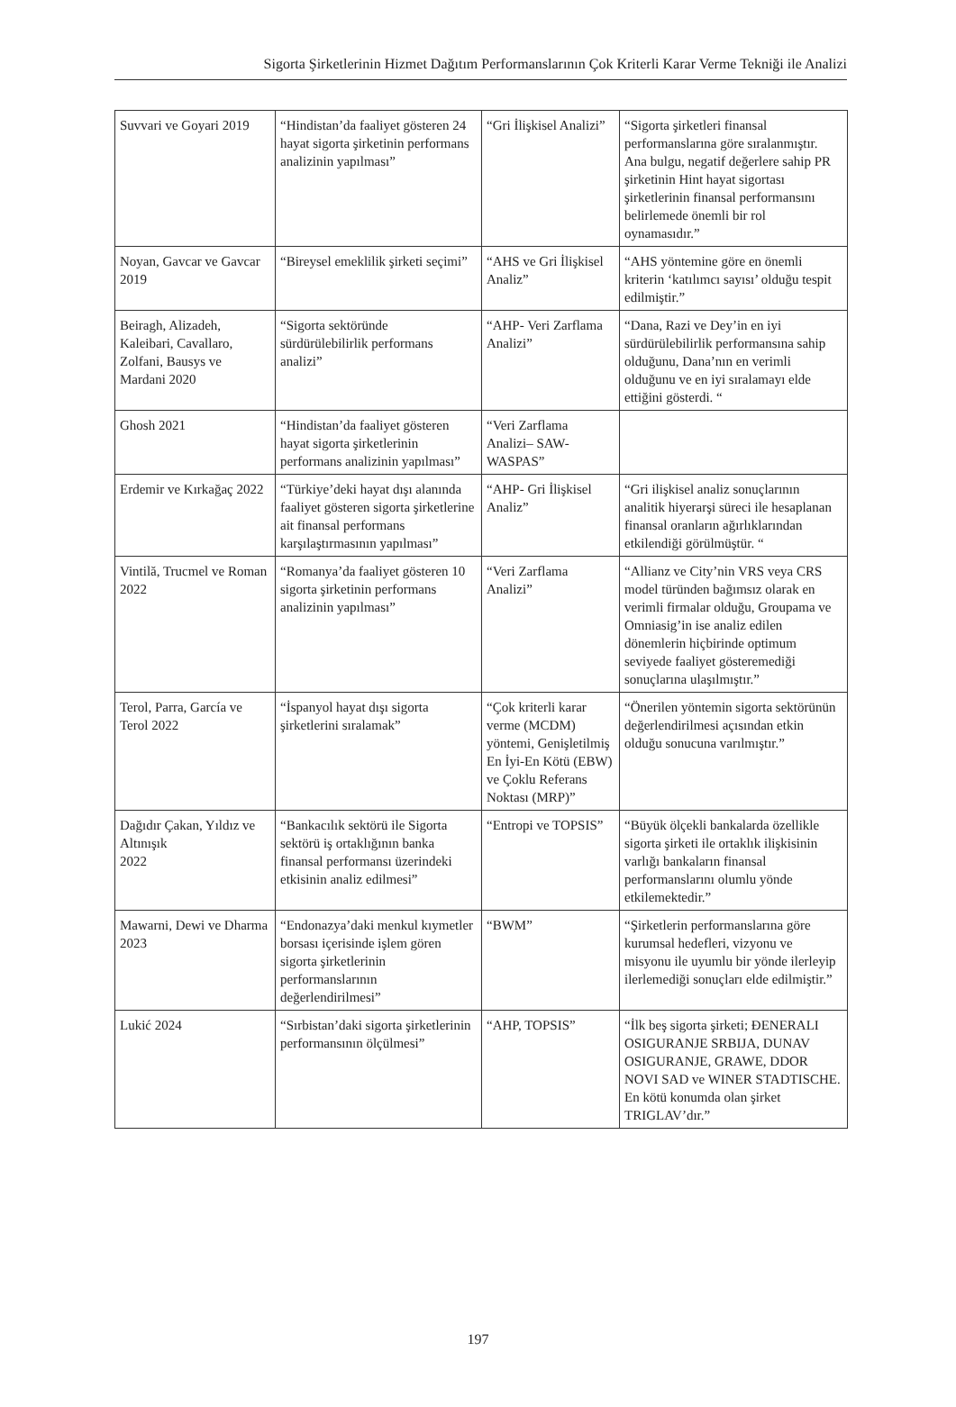Sigorta Şirketlerinin Hizmet Dağıtım Performanslarının Çok Kriterli Karar Verme Tekniği ile Analizi
| Suvvari ve Goyari 2019 | “Hindistan’da faaliyet gösteren 24 hayat sigorta şirketinin performans analizinin yapılması” | “Gri İlişkisel Analizi” | “Sigorta şirketleri finansal performanslarına göre sıralanmıştır. Ana bulgu, negatif değerlere sahip PR şirketinin Hint hayat sigortası şirketlerinin finansal performansını belirlemede önemli bir rol oynamasıdır.” |
| Noyan, Gavcar ve Gavcar 2019 | “Bireysel emeklilik şirketi seçimi” | “AHS ve Gri İlişkisel Analiz” | “AHS yöntemine göre en önemli kriterin ‘katılımcı sayısı’ olduğu tespit edilmiştir.” |
| Beiragh, Alizadeh, Kaleibari, Cavallaro, Zolfani, Bausys ve Mardani 2020 | “Sigorta sektöründe sürdürülebilirlik performans analizi” | “AHP- Veri Zarflama Analizi” | “Dana, Razi ve Dey’in en iyi sürdürülebilirlik performansına sahip olduğunu, Dana’nın en verimli olduğunu ve en iyi sıralamayı elde ettiğini gösterdi. “ |
| Ghosh 2021 | “Hindistan’da faaliyet gösteren hayat sigorta şirketlerinin performans analizinin yapılması” | “Veri Zarflama Analizi– SAW-WASPAS” | |
| Erdemir ve Kırkağaç 2022 | “Türkiye’deki hayat dışı alanında faaliyet gösteren sigorta şirketlerine ait finansal performans karşılaştırmasının yapılması” | “AHP- Gri İlişkisel Analiz” | “Gri ilişkisel analiz sonuçlarının analitik hiyerarşi süreci ile hesaplanan finansal oranların ağırlıklarından etkilendiği görülmüştür. “ |
| Vintilă, Trucmel ve Roman 2022 | “Romanya’da faaliyet gösteren 10 sigorta şirketinin performans analizinin yapılması” | “Veri Zarflama Analizi” | “Allianz ve City’nin VRS veya CRS model türünden bağımsız olarak en verimli firmalar olduğu, Groupama ve Omniasig’in ise analiz edilen dönemlerin hiçbirinde optimum seviyede faaliyet gösteremediği sonuçlarına ulaşılmıştır.” |
| Terol, Parra, García ve Terol 2022 | “İspanyol hayat dışı sigorta şirketlerini sıralamak” | “Çok kriterli karar verme (MCDM) yöntemi, Genişletilmiş En İyi-En Kötü (EBW) ve Çoklu Referans Noktası (MRP)” | “Önerilen yöntemin sigorta sektörünün değerlendirilmesi açısından etkin olduğu sonucuna varılmıştır.” |
| Dağıdır Çakan, Yıldız ve Altınışık 2022 | “Bankacılık sektörü ile Sigorta sektörü iş ortaklığının banka finansal performansı üzerindeki etkisinin analiz edilmesi” | “Entropi ve TOPSIS” | “Büyük ölçekli bankalarda özellikle sigorta şirketi ile ortaklık ilişkisinin varlığı bankaların finansal performanslarını olumlu yönde etkilemektedir.” |
| Mawarni, Dewi ve Dharma 2023 | “Endonazya’daki menkul kıymetler borsası içerisinde işlem gören sigorta şirketlerinin performanslarının değerlendirilmesi” | “BWM” | “Şirketlerin performanslarına göre kurumsal hedefleri, vizyonu ve misyonu ile uyumlu bir yönde ilerleyip ilerlemediği sonuçları elde edilmiştir.” |
| Lukić 2024 | “Sırbistan’daki sigorta şirketlerinin performansının ölçülmesi” | “AHP, TOPSIS” | “İlk beş sigorta şirketi; ĐENERALI OSIGURANJE SRBIJA, DUNAV OSIGURANJE, GRAWE, DDOR NOVI SAD ve WINER STADTISCHE. En kötü konumda olan şirket TRIGLAV’dır.” |
197